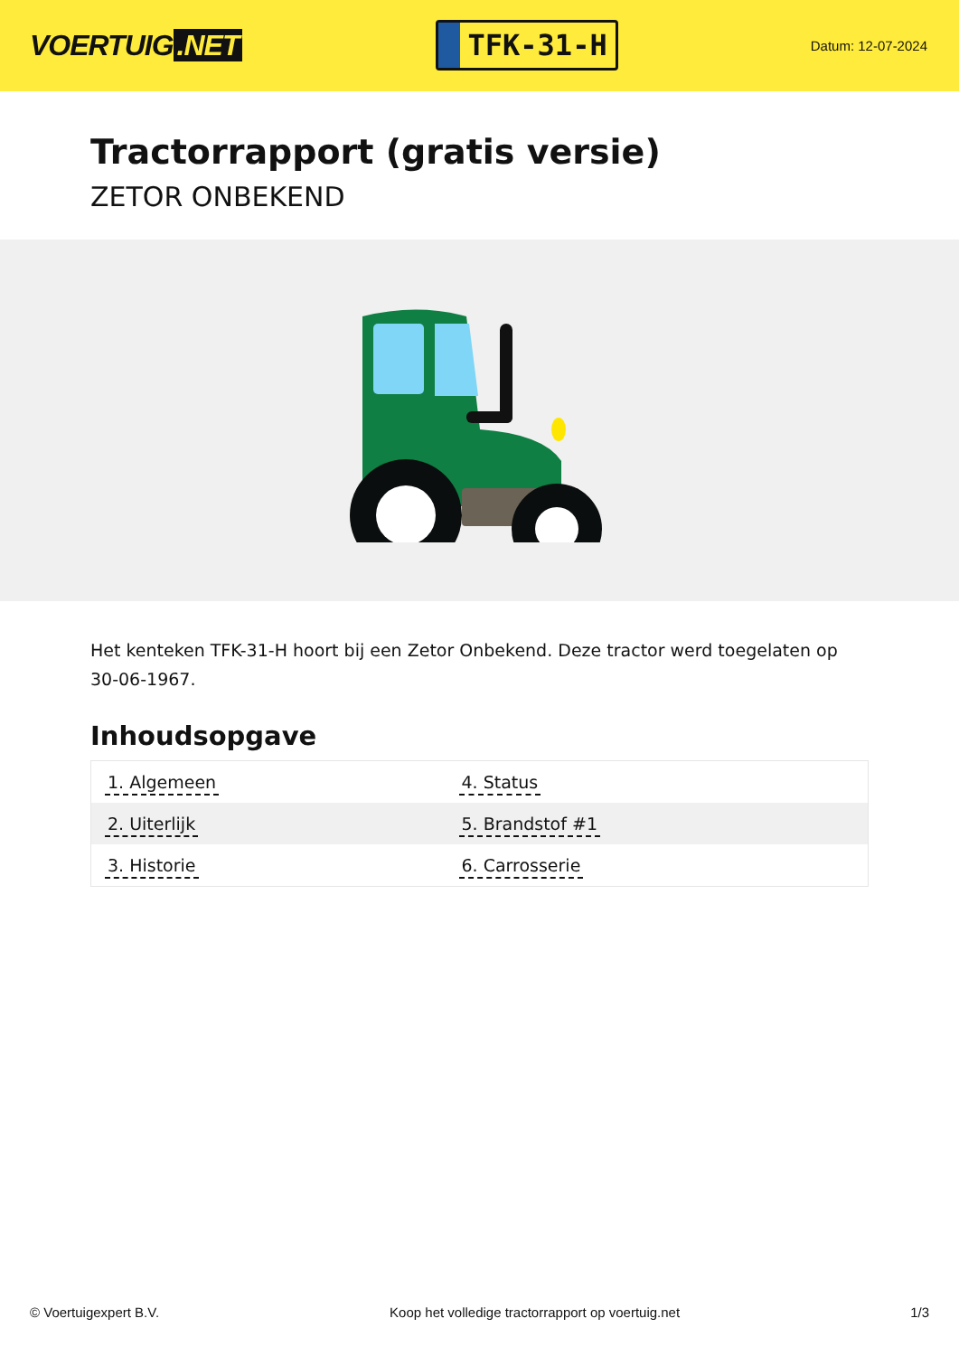VOERTUIG.NET
TFK-31-H
Datum: 12-07-2024
Tractorrapport (gratis versie)
ZETOR ONBEKEND
Het kenteken TFK-31-H hoort bij een Zetor Onbekend. Deze tractor werd toegelaten op 30-06-1967.
Inhoudsopgave
| 1. Algemeen | 4. Status |
| 2. Uiterlijk | 5. Brandstof #1 |
| 3. Historie | 6. Carrosserie |
© Voertuigexpert B.V. Koop het volledige tractorrapport op voertuig.net 1/3